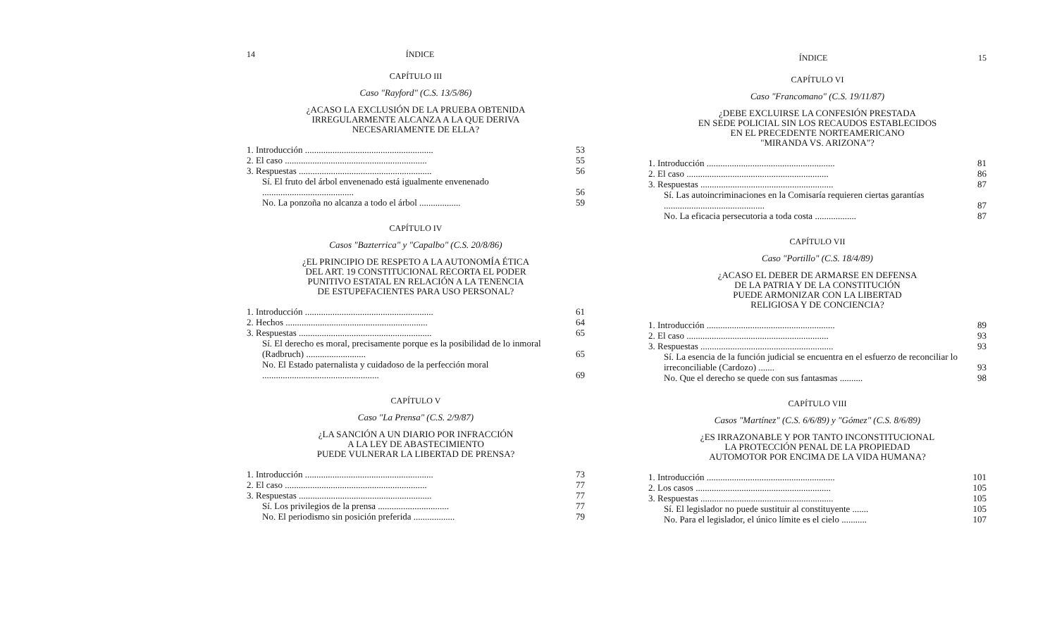14 ÍNDICE
CAPÍTULO III
Caso "Rayford" (C.S. 13/5/86)
¿ACASO LA EXCLUSIÓN DE LA PRUEBA OBTENIDA
IRREGULARMENTE ALCANZA A LA QUE DERIVA
NECESARIAMENTE DE ELLA?
1. Introducción ........................................................ 53
2. El caso .............................................................. 55
3. Respuestas .......................................................... 56
Sí. El fruto del árbol envenenado está igualmente envenenado ........................................ 56
No. La ponzoña no alcanza a todo el árbol .................. 59
CAPÍTULO IV
Casos "Bazterrica" y "Capalbo" (C.S. 20/8/86)
¿EL PRINCIPIO DE RESPETO A LA AUTONOMÍA ÉTICA
DEL ART. 19 CONSTITUCIONAL RECORTA EL PODER
PUNITIVO ESTATAL EN RELACIÓN A LA TENENCIA
DE ESTUPEFACIENTES PARA USO PERSONAL?
1. Introducción ........................................................ 61
2. Hechos .............................................................. 64
3. Respuestas .......................................................... 65
Sí. El derecho es moral, precisamente porque es la posibilidad de lo inmoral (Radbruch) .......................... 65
No. El Estado paternalista y cuidadoso de la perfección moral ................................................... 69
CAPÍTULO V
Caso "La Prensa" (C.S. 2/9/87)
¿LA SANCIÓN A UN DIARIO POR INFRACCIÓN
A LA LEY DE ABASTECIMIENTO
PUEDE VULNERAR LA LIBERTAD DE PRENSA?
1. Introducción ........................................................ 73
2. El caso .............................................................. 77
3. Respuestas .......................................................... 77
Sí. Los privilegios de la prensa ............................... 77
No. El periodismo sin posición preferida .................. 79
ÍNDICE 15
CAPÍTULO VI
Caso "Francomano" (C.S. 19/11/87)
¿DEBE EXCLUIRSE LA CONFESIÓN PRESTADA
EN SEDE POLICIAL SIN LOS RECAUDOS ESTABLECIDOS
EN EL PRECEDENTE NORTEAMERICANO
"MIRANDA VS. ARIZONA"?
1. Introducción ........................................................ 81
2. El caso .............................................................. 86
3. Respuestas .......................................................... 87
Sí. Las autoincriminaciones en la Comisaría requieren ciertas garantías ............................................ 87
No. La eficacia persecutoria a toda costa .................. 87
CAPÍTULO VII
Caso "Portillo" (C.S. 18/4/89)
¿ACASO EL DEBER DE ARMARSE EN DEFENSA
DE LA PATRIA Y DE LA CONSTITUCIÓN
PUEDE ARMONIZAR CON LA LIBERTAD
RELIGIOSA Y DE CONCIENCIA?
1. Introducción ........................................................ 89
2. El caso .............................................................. 93
3. Respuestas .......................................................... 93
Sí. La esencia de la función judicial se encuentra en el esfuerzo de reconciliar lo irreconciliable (Cardozo) ....... 93
No. Que el derecho se quede con sus fantasmas .......... 98
CAPÍTULO VIII
Casos "Martínez" (C.S. 6/6/89) y "Gómez" (C.S. 8/6/89)
¿ES IRRAZONABLE Y POR TANTO INCONSTITUCIONAL
LA PROTECCIÓN PENAL DE LA PROPIEDAD
AUTOMOTOR POR ENCIMA DE LA VIDA HUMANA?
1. Introducción ........................................................ 101
2. Los casos ........................................................... 105
3. Respuestas .......................................................... 105
Sí. El legislador no puede sustituir al constituyente ....... 105
No. Para el legislador, el único límite es el cielo ........... 107